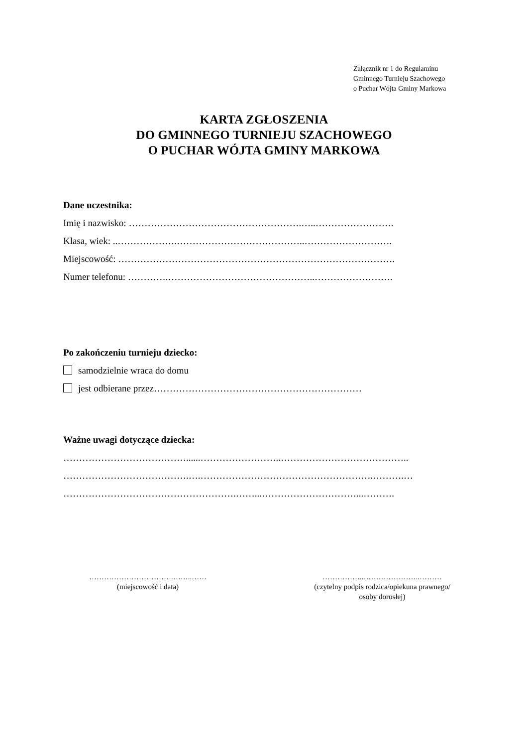Załącznik nr 1 do Regulaminu
Gminnego Turnieju Szachowego
o Puchar Wójta Gminy Markowa
KARTA ZGŁOSZENIA
DO GMINNEGO TURNIEJU SZACHOWEGO
O PUCHAR WÓJTA GMINY MARKOWA
Dane uczestnika:
Imię i nazwisko: ……………………………………………….…..…………………….
Klasa, wiek: ..……………….…………………………………..……………………….
Miejscowość: …………………………………………………………………………….
Numer telefonu: ………….………………………………………..…………………….
Po zakończeniu turnieju dziecko:
samodzielnie wraca do domu
jest odbierane przez…………………………………………………………
Ważne uwagi dotyczące dziecka:
…………………………………......……………………..…………………………………..
………………………………….….……………………………………………….……….…
……………………………………………….……...…………………………...……….
…………………………….……..……
(miejscowość i data)
……………..…………………..………
(czytelny podpis rodzica/opiekuna prawnego/
osoby dorosłej)